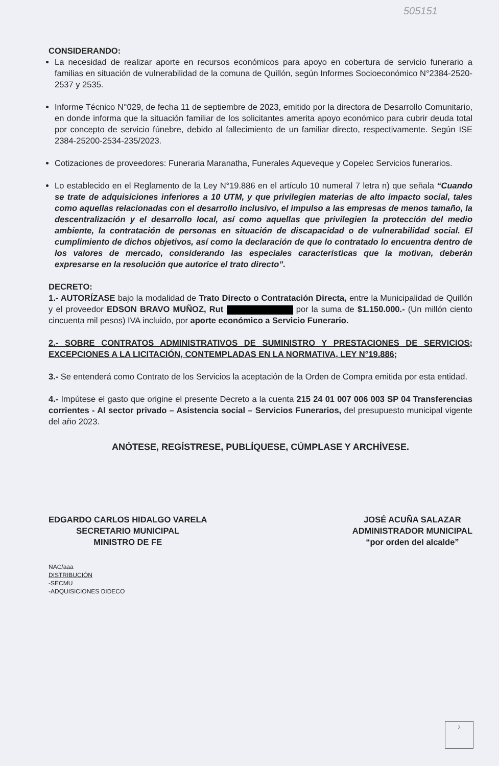505151
CONSIDERANDO:
La necesidad de realizar aporte en recursos económicos para apoyo en cobertura de servicio funerario a familias en situación de vulnerabilidad de la comuna de Quillón, según Informes Socioeconómico N°2384-2520-2537 y 2535.
Informe Técnico N°029, de fecha 11 de septiembre de 2023, emitido por la directora de Desarrollo Comunitario, en donde informa que la situación familiar de los solicitantes amerita apoyo económico para cubrir deuda total por concepto de servicio fúnebre, debido al fallecimiento de un familiar directo, respectivamente. Según ISE 2384-25200-2534-235/2023.
Cotizaciones de proveedores: Funeraria Maranatha, Funerales Aqueveque y Copelec Servicios funerarios.
Lo establecido en el Reglamento de la Ley N°19.886 en el artículo 10 numeral 7 letra n) que señala “Cuando se trate de adquisiciones inferiores a 10 UTM, y que privilegien materias de alto impacto social, tales como aquellas relacionadas con el desarrollo inclusivo, el impulso a las empresas de menos tamaño, la descentralización y el desarrollo local, así como aquellas que privilegien la protección del medio ambiente, la contratación de personas en situación de discapacidad o de vulnerabilidad social. El cumplimiento de dichos objetivos, así como la declaración de que lo contratado lo encuentra dentro de los valores de mercado, considerando las especiales características que la motivan, deberán expresarse en la resolución que autorice el trato directo”.
DECRETO:
1.- AUTORÍZASE bajo la modalidad de Trato Directo o Contratación Directa, entre la Municipalidad de Quillón y el proveedor EDSON BRAVO MUÑOZ, Rut por la suma de $1.150.000.- (Un millón ciento cincuenta mil pesos) IVA incluido, por aporte económico a Servicio Funerario.
2.- SOBRE CONTRATOS ADMINISTRATIVOS DE SUMINISTRO Y PRESTACIONES DE SERVICIOS; EXCEPCIONES A LA LICITACIÓN, CONTEMPLADAS EN LA NORMATIVA, LEY N°19.886;
3.- Se entenderá como Contrato de los Servicios la aceptación de la Orden de Compra emitida por esta entidad.
4.- Impútese el gasto que origine el presente Decreto a la cuenta 215 24 01 007 006 003 SP 04 Transferencias corrientes - Al sector privado – Asistencia social – Servicios Funerarios, del presupuesto municipal vigente del año 2023.
ANÓTESE, REGÍSTRESE, PUBLÍQUESE, CÚMPLASE Y ARCHÍVESE.
EDGARDO CARLOS HIDALGO VARELA
SECRETARIO MUNICIPAL
MINISTRO DE FE
JOSÉ ACUÑA SALAZAR
ADMINISTRADOR MUNICIPAL
“por orden del alcalde”
NAC/aaa
DISTRIBUCIÓN
-SECMU
-ADQUISICIONES DIDECO
2